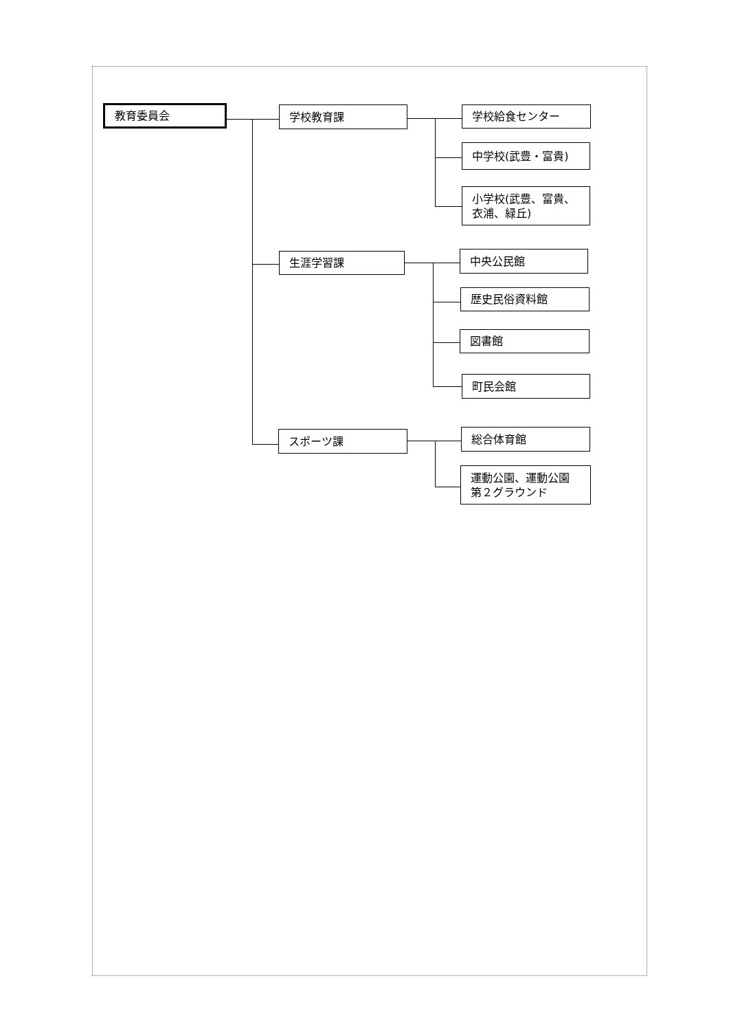教育委員会
学校教育課
学校給食センター
中学校(武豊・富貴)
小学校(武豊、富貴、
衣浦、緑丘)
生涯学習課
中央公民館
歴史民俗資料館
図書館
町民会館
スポーツ課
総合体育館
運動公園、運動公園
第２グラウンド